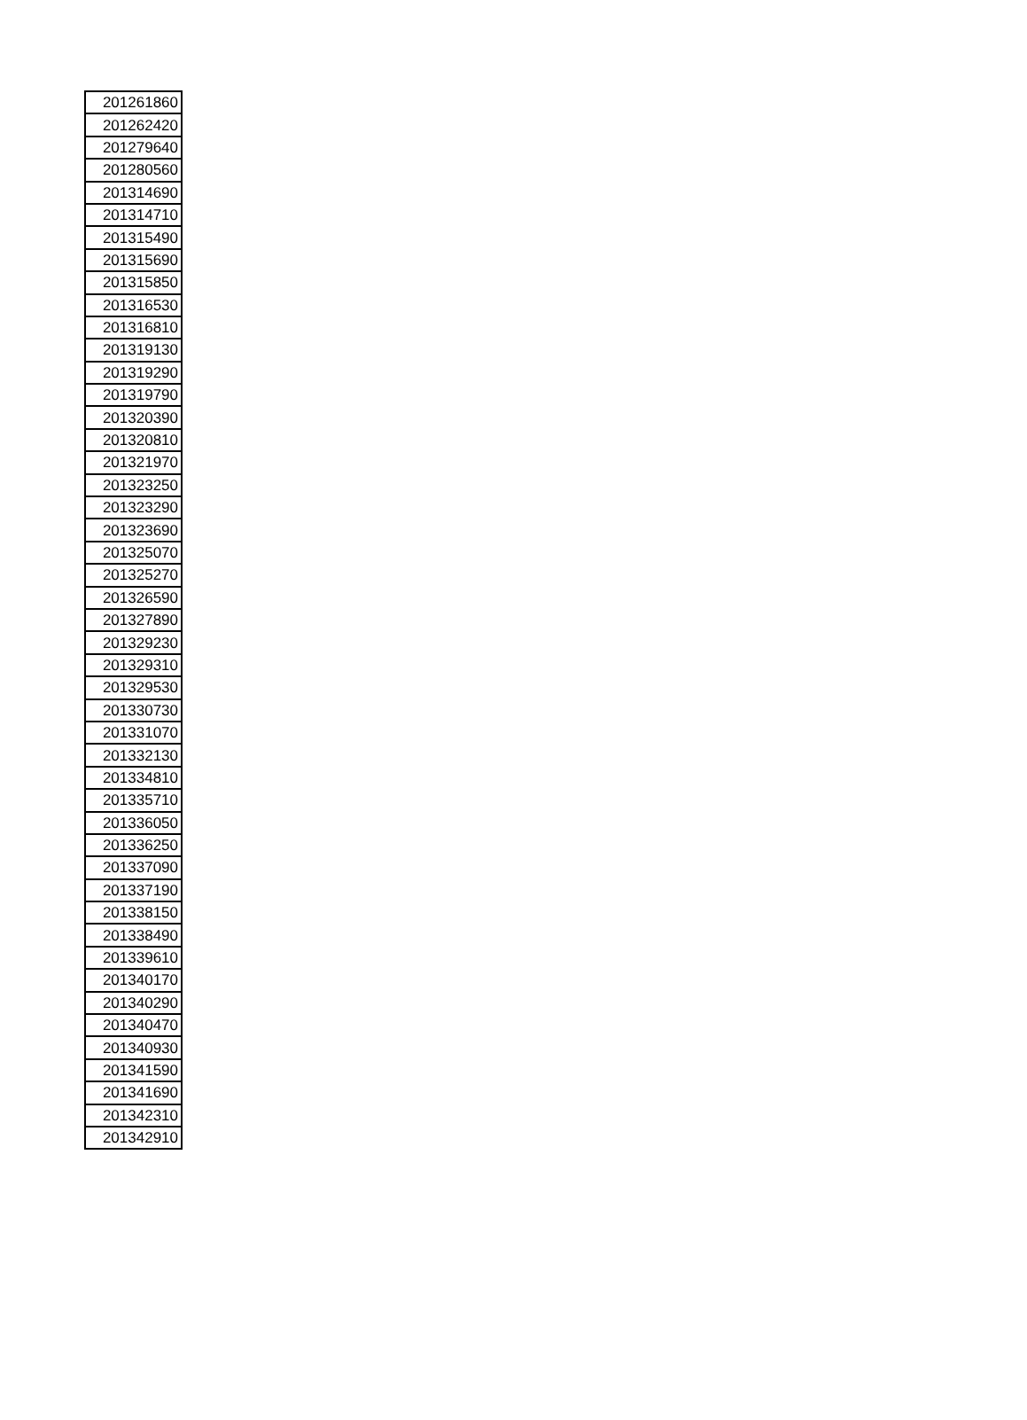| 201261860 |
| 201262420 |
| 201279640 |
| 201280560 |
| 201314690 |
| 201314710 |
| 201315490 |
| 201315690 |
| 201315850 |
| 201316530 |
| 201316810 |
| 201319130 |
| 201319290 |
| 201319790 |
| 201320390 |
| 201320810 |
| 201321970 |
| 201323250 |
| 201323290 |
| 201323690 |
| 201325070 |
| 201325270 |
| 201326590 |
| 201327890 |
| 201329230 |
| 201329310 |
| 201329530 |
| 201330730 |
| 201331070 |
| 201332130 |
| 201334810 |
| 201335710 |
| 201336050 |
| 201336250 |
| 201337090 |
| 201337190 |
| 201338150 |
| 201338490 |
| 201339610 |
| 201340170 |
| 201340290 |
| 201340470 |
| 201340930 |
| 201341590 |
| 201341690 |
| 201342310 |
| 201342910 |